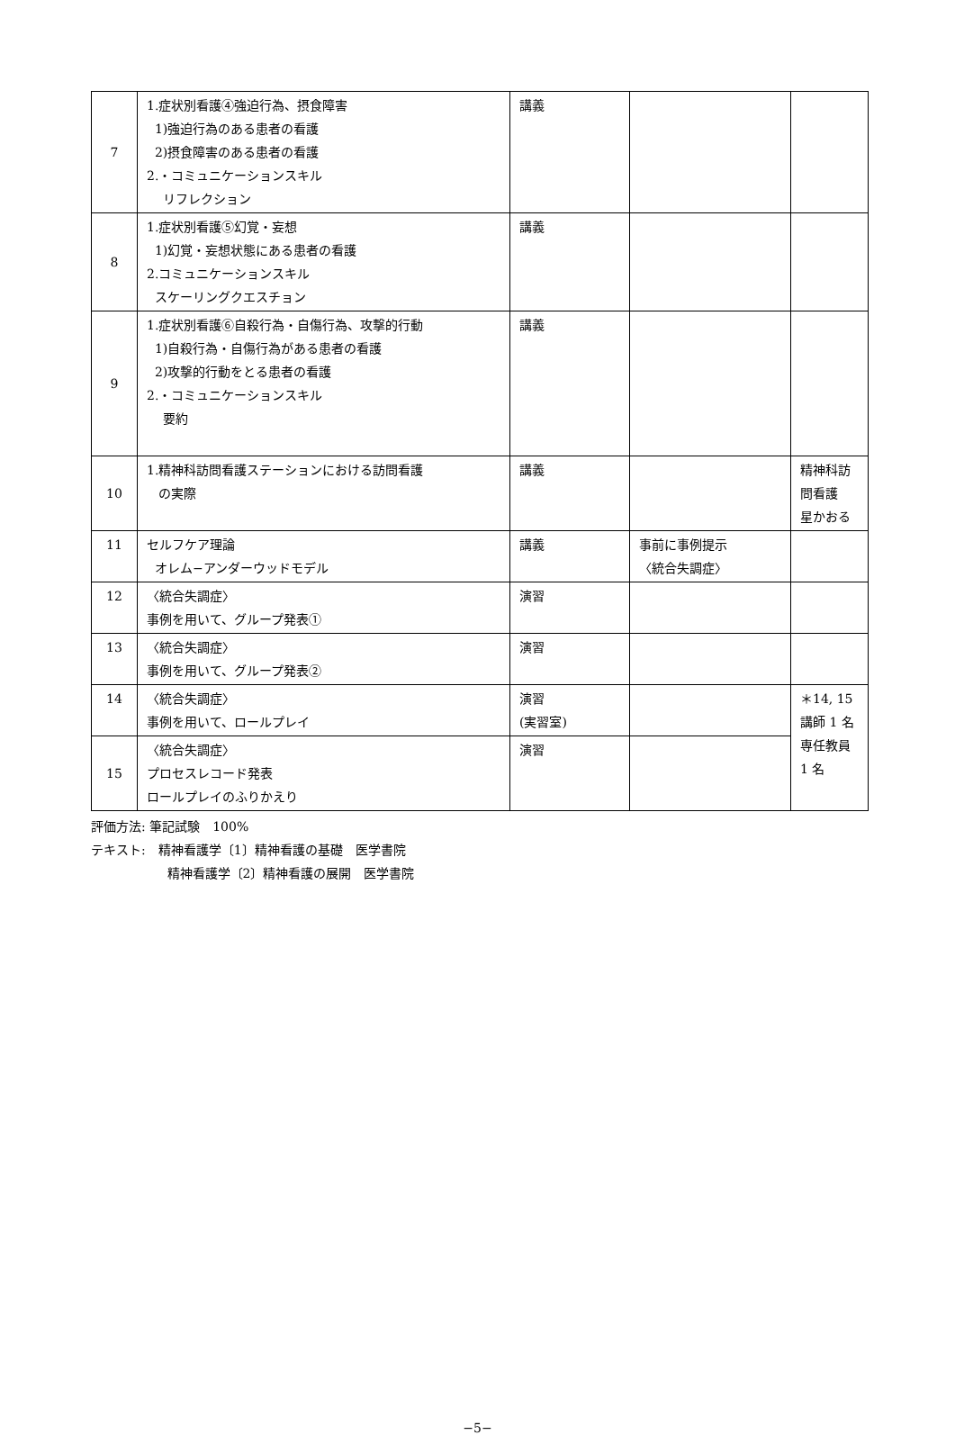| 7 | 1.症状別看護④強迫行為、摂食障害 1)強迫行為のある患者の看護 2)摂食障害のある患者の看護 2.・コミュニケーションスキル リフレクション | 講義 | | |
| 8 | 1.症状別看護⑤幻覚・妄想 1)幻覚・妄想状態にある患者の看護 2.コミュニケーションスキル スケーリングクエスチョン | 講義 | | |
| 9 | 1.症状別看護⑥自殺行為・自傷行為、攻撃的行動 1)自殺行為・自傷行為がある患者の看護 2)攻撃的行動をとる患者の看護 2.・コミュニケーションスキル 要約 | 講義 | | |
| 10 | 1.精神科訪問看護ステーションにおける訪問看護 の実際 | 講義 | | 精神科訪問看護 星かおる |
| 11 | セルフケア理論 オレム−アンダーウッドモデル | 講義 | 事前に事例提示 〈統合失調症〉 | |
| 12 | 〈統合失調症〉 事例を用いて、グループ発表① | 演習 | | |
| 13 | 〈統合失調症〉 事例を用いて、グループ発表② | 演習 | | |
| 14 | 〈統合失調症〉 事例を用いて、ロールプレイ | 演習 (実習室) | | ＊14, 15 講師 1 名 専任教員 1 名 |
| 15 | 〈統合失調症〉 プロセスレコード発表 ロールプレイのふりかえり | 演習 | | |
評価方法: 筆記試験　100%
テキスト:　精神看護学〔1〕精神看護の基礎　医学書院
精神看護学〔2〕精神看護の展開　医学書院
−5−